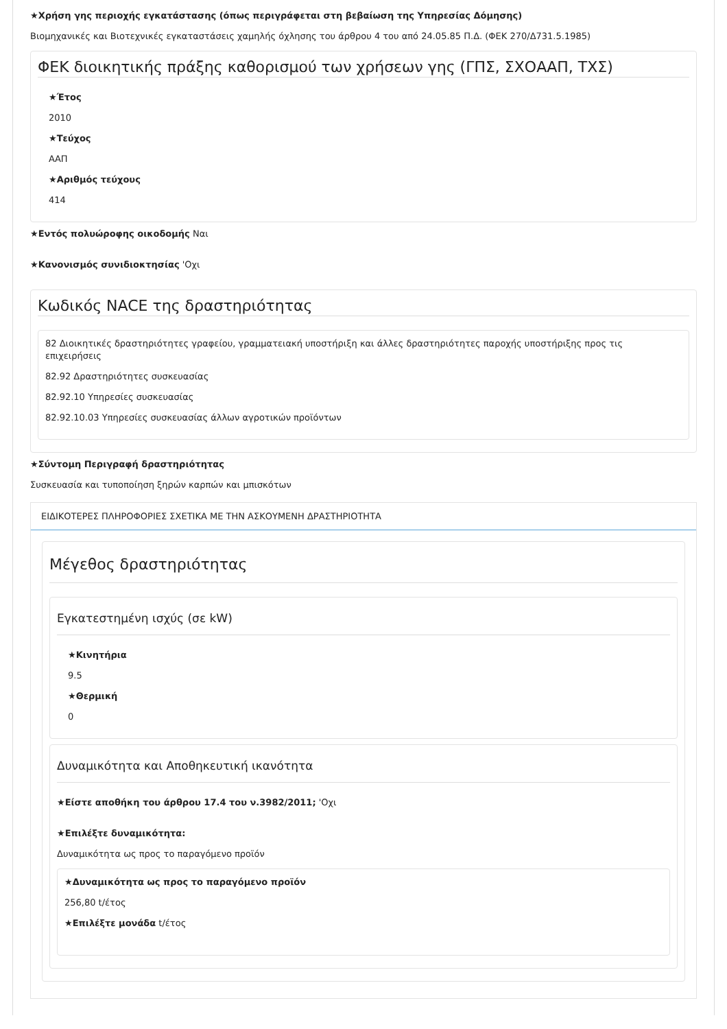★Χρήση γης περιοχής εγκατάστασης (όπως περιγράφεται στη βεβαίωση της Υπηρεσίας Δόμησης)
Βιομηχανικές και Βιοτεχνικές εγκαταστάσεις χαμηλής όχλησης του άρθρου 4 του από 24.05.85 Π.Δ. (ΦΕΚ 270/Δ731.5.1985)
ΦΕΚ διοικητικής πράξης καθορισμού των χρήσεων γης (ΓΠΣ, ΣΧΟΑΑΠ, ΤΧΣ)
★Έτος
2010
★Τεύχος
ΑΑΠ
★Αριθμός τεύχους
414
★Εντός πολυώροφης οικοδομής Ναι
★Κανονισμός συνιδιοκτησίας 'Οχι
Κωδικός NACE της δραστηριότητας
82 Διοικητικές δραστηριότητες γραφείου, γραμματειακή υποστήριξη και άλλες δραστηριότητες παροχής υποστήριξης προς τις επιχειρήσεις
82.92 Δραστηριότητες συσκευασίας
82.92.10 Υπηρεσίες συσκευασίας
82.92.10.03 Υπηρεσίες συσκευασίας άλλων αγροτικών προϊόντων
★Σύντομη Περιγραφή δραστηριότητας
Συσκευασία και τυποποίηση ξηρών καρπών και μπισκότων
ΕΙΔΙΚΟΤΕΡΕΣ ΠΛΗΡΟΦΟΡΙΕΣ ΣΧΕΤΙΚΑ ΜΕ ΤΗΝ ΑΣΚΟΥΜΕΝΗ ΔΡΑΣΤΗΡΙΟΤΗΤΑ
Μέγεθος δραστηριότητας
Εγκατεστημένη ισχύς (σε kW)
★Κινητήρια
9.5
★Θερμική
0
Δυναμικότητα και Αποθηκευτική ικανότητα
★Είστε αποθήκη του άρθρου 17.4 του ν.3982/2011; 'Οχι
★Επιλέξτε δυναμικότητα:
Δυναμικότητα ως προς το παραγόμενο προϊόν
★Δυναμικότητα ως προς το παραγόμενο προϊόν
256,80 t/έτος
★Επιλέξτε μονάδα t/έτος